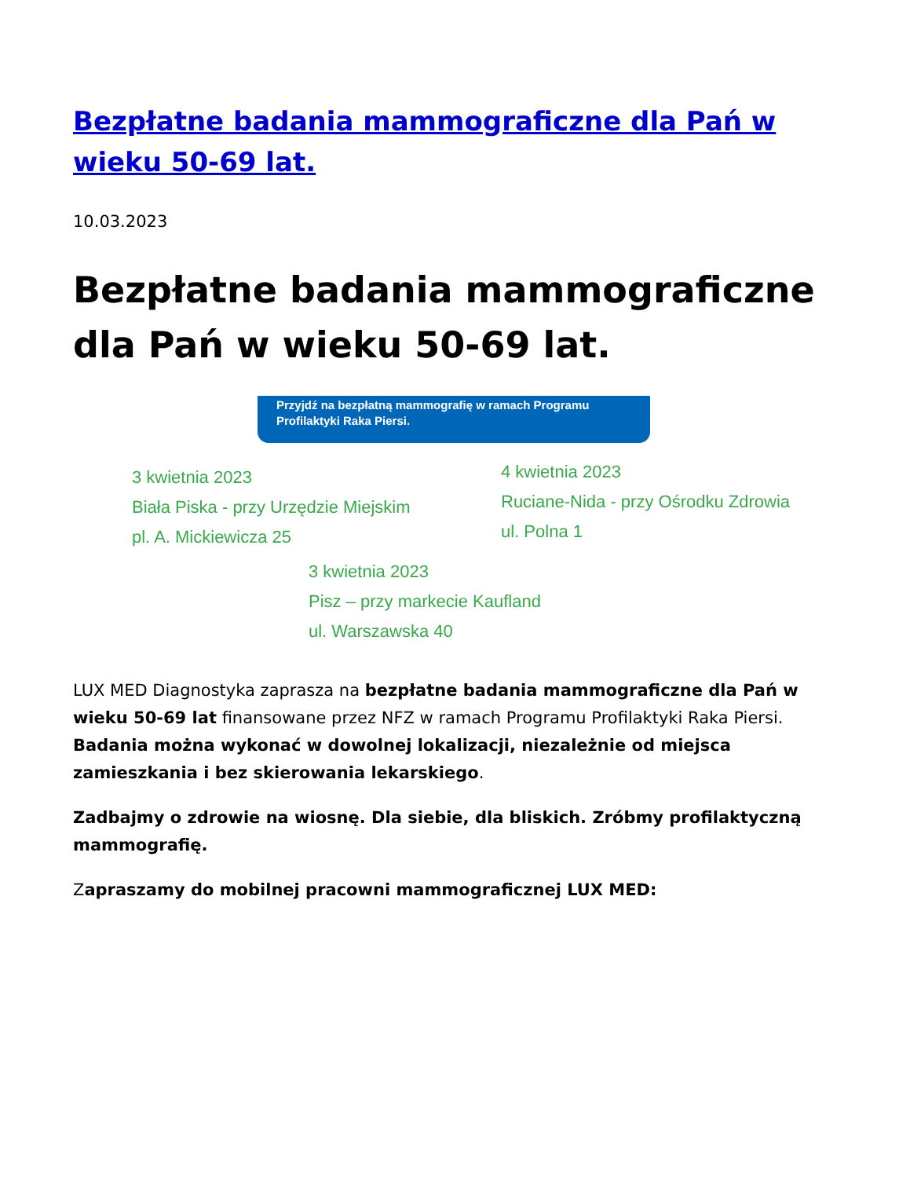Bezpłatne badania mammograficzne dla Pań w wieku 50-69 lat.
10.03.2023
Bezpłatne badania mammograficzne dla Pań w wieku 50-69 lat.
Przyjdź na bezpłatną mammografię w ramach Programu Profilaktyki Raka Piersi.
3 kwietnia 2023
Biała Piska - przy Urzędzie Miejskim
pl. A. Mickiewicza 25
4 kwietnia 2023
Ruciane-Nida - przy Ośrodku Zdrowia
ul. Polna 1
3 kwietnia 2023
Pisz – przy markecie Kaufland
ul. Warszawska 40
LUX MED Diagnostyka zaprasza na bezpłatne badania mammograficzne dla Pań w wieku 50-69 lat finansowane przez NFZ w ramach Programu Profilaktyki Raka Piersi. Badania można wykonać w dowolnej lokalizacji, niezależnie od miejsca zamieszkania i bez skierowania lekarskiego.
Zadbajmy o zdrowie na wiosnę. Dla siebie, dla bliskich. Zróbmy profilaktyczną mammografię.
Zapraszamy do mobilnej pracowni mammograficznej LUX MED: